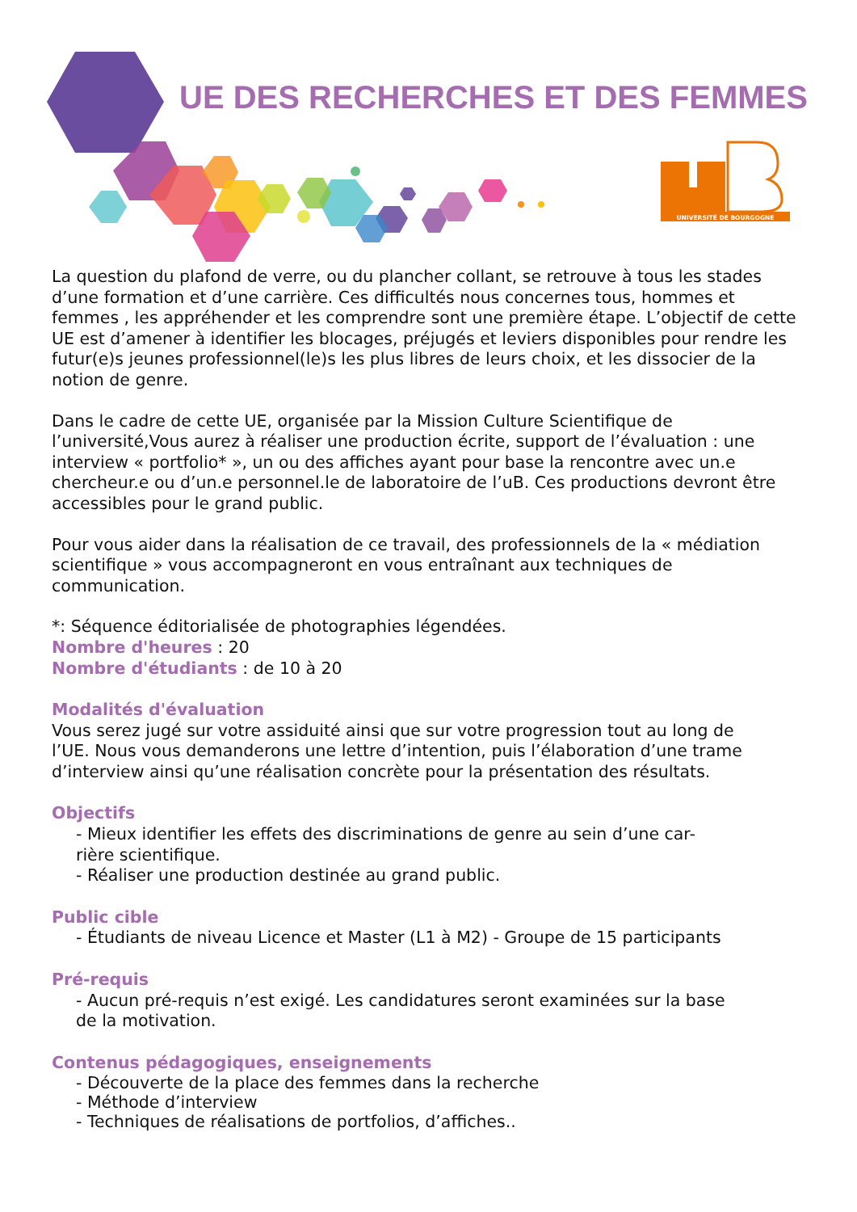UE DES RECHERCHES ET DES FEMMES
UNIVERSITÉ DE BOURGOGNE
La question du plafond de verre, ou du plancher collant, se retrouve à tous les stades d’une formation et d’une carrière. Ces difficultés nous concernes tous, hommes et femmes , les appréhender et les comprendre sont une première étape. L’objectif de cette UE est d’amener à identifier les blocages, préjugés et leviers disponibles pour rendre les futur(e)s jeunes professionnel(le)s les plus libres de leurs choix, et les dissocier de la notion de genre.
Dans le cadre de cette UE, organisée par la Mission Culture Scientifique de l’université,Vous aurez à réaliser une production écrite, support de l’évaluation : une interview « portfolio* », un ou des affiches ayant pour base la rencontre avec un.e chercheur.e ou d’un.e personnel.le de laboratoire de l’uB. Ces productions devront être accessibles pour le grand public.
Pour vous aider dans la réalisation de ce travail, des professionnels de la « médiation scientifique » vous accompagneront en vous entraînant aux techniques de communication.
*: Séquence éditorialisée de photographies légendées.
Nombre d'heures : 20
Nombre d'étudiants : de 10 à 20
Modalités d'évaluation
Vous serez jugé sur votre assiduité ainsi que sur votre progression tout au long de
l’UE. Nous vous demanderons une lettre d’intention, puis l’élaboration d’une trame
d’interview ainsi qu’une réalisation concrète pour la présentation des résultats.
Objectifs
- Mieux identifier les effets des discriminations de genre au sein d’une car-
rière scientifique.
- Réaliser une production destinée au grand public.
Public cible
- Étudiants de niveau Licence et Master (L1 à M2) - Groupe de 15 participants
Pré-requis
- Aucun pré-requis n’est exigé. Les candidatures seront examinées sur la base
de la motivation.
Contenus pédagogiques, enseignements
- Découverte de la place des femmes dans la recherche
- Méthode d’interview
- Techniques de réalisations de portfolios, d’affiches..